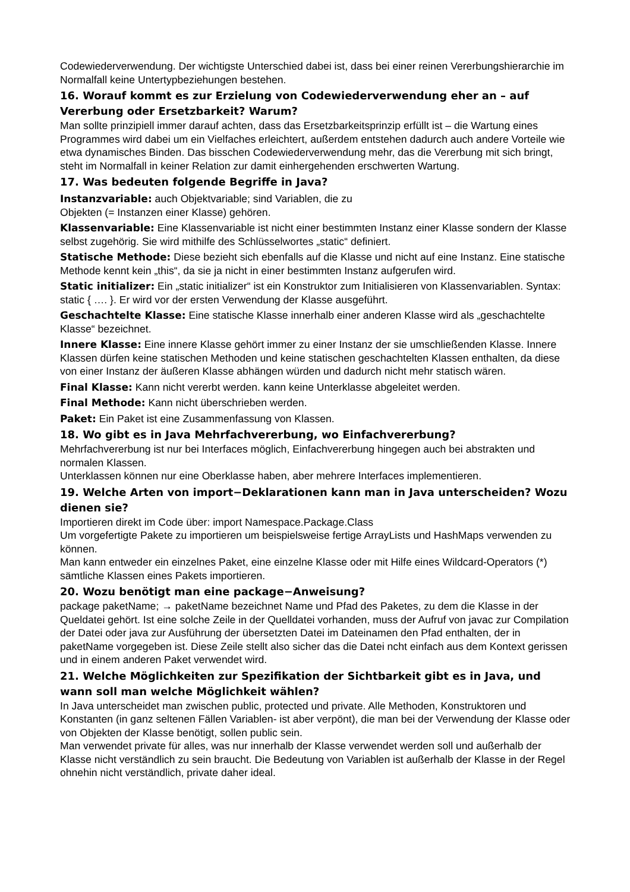Codewiederverwendung. Der wichtigste Unterschied dabei ist, dass bei einer reinen Vererbungshierarchie im Normalfall keine Untertypbeziehungen bestehen.
16. Worauf kommt es zur Erzielung von Codewiederverwendung eher an – auf Vererbung oder Ersetzbarkeit? Warum?
Man sollte prinzipiell immer darauf achten, dass das Ersetzbarkeitsprinzip erfüllt ist – die Wartung eines Programmes wird dabei um ein Vielfaches erleichtert, außerdem entstehen dadurch auch andere Vorteile wie etwa dynamisches Binden. Das bisschen Codewiederverwendung mehr, das die Vererbung mit sich bringt, steht im Normalfall in keiner Relation zur damit einhergehenden erschwerten Wartung.
17. Was bedeuten folgende Begriffe in Java?
Instanzvariable: auch Objektvariable; sind Variablen, die zu
Objekten (= Instanzen einer Klasse) gehören.
Klassenvariable: Eine Klassenvariable ist nicht einer bestimmten Instanz einer Klasse sondern der Klasse selbst zugehörig. Sie wird mithilfe des Schlüsselwortes „static“ definiert.
Statische Methode: Diese bezieht sich ebenfalls auf die Klasse und nicht auf eine Instanz. Eine statische Methode kennt kein „this“, da sie ja nicht in einer bestimmten Instanz aufgerufen wird.
Static initializer: Ein „static initializer“ ist ein Konstruktor zum Initialisieren von Klassenvariablen. Syntax: static { …. }. Er wird vor der ersten Verwendung der Klasse ausgeführt.
Geschachtelte Klasse: Eine statische Klasse innerhalb einer anderen Klasse wird als „geschachtelte Klasse“ bezeichnet.
Innere Klasse: Eine innere Klasse gehört immer zu einer Instanz der sie umschließenden Klasse. Innere Klassen dürfen keine statischen Methoden und keine statischen geschachtelten Klassen enthalten, da diese von einer Instanz der äußeren Klasse abhängen würden und dadurch nicht mehr statisch wären.
Final Klasse: Kann nicht vererbt werden. kann keine Unterklasse abgeleitet werden.
Final Methode: Kann nicht überschrieben werden.
Paket: Ein Paket ist eine Zusammenfassung von Klassen.
18. Wo gibt es in Java Mehrfachvererbung, wo Einfachvererbung?
Mehrfachvererbung ist nur bei Interfaces möglich, Einfachvererbung hingegen auch bei abstrakten und normalen Klassen.
Unterklassen können nur eine Oberklasse haben, aber mehrere Interfaces implementieren.
19. Welche Arten von import−Deklarationen kann man in Java unterscheiden? Wozu dienen sie?
Importieren direkt im Code über: import Namespace.Package.Class
Um vorgefertigte Pakete zu importieren um beispielsweise fertige ArrayLists und HashMaps verwenden zu können.
Man kann entweder ein einzelnes Paket, eine einzelne Klasse oder mit Hilfe eines Wildcard-Operators (*) sämtliche Klassen eines Pakets importieren.
20. Wozu benötigt man eine package−Anweisung?
package paketName; → paketName bezeichnet Name und Pfad des Paketes, zu dem die Klasse in der Queldatei gehört. Ist eine solche Zeile in der Quelldatei vorhanden, muss der Aufruf von javac zur Compilation der Datei oder java zur Ausführung der übersetzten Datei im Dateinamen den Pfad enthalten, der in paketName vorgegeben ist. Diese Zeile stellt also sicher das die Datei ncht einfach aus dem Kontext gerissen und in einem anderen Paket verwendet wird.
21. Welche Möglichkeiten zur Spezifikation der Sichtbarkeit gibt es in Java, und wann soll man welche Möglichkeit wählen?
In Java unterscheidet man zwischen public, protected und private. Alle Methoden, Konstruktoren und Konstanten (in ganz seltenen Fällen Variablen- ist aber verpönt), die man bei der Verwendung der Klasse oder von Objekten der Klasse benötigt, sollen public sein.
Man verwendet private für alles, was nur innerhalb der Klasse verwendet werden soll und außerhalb der Klasse nicht verständlich zu sein braucht. Die Bedeutung von Variablen ist außerhalb der Klasse in der Regel ohnehin nicht verständlich, private daher ideal.